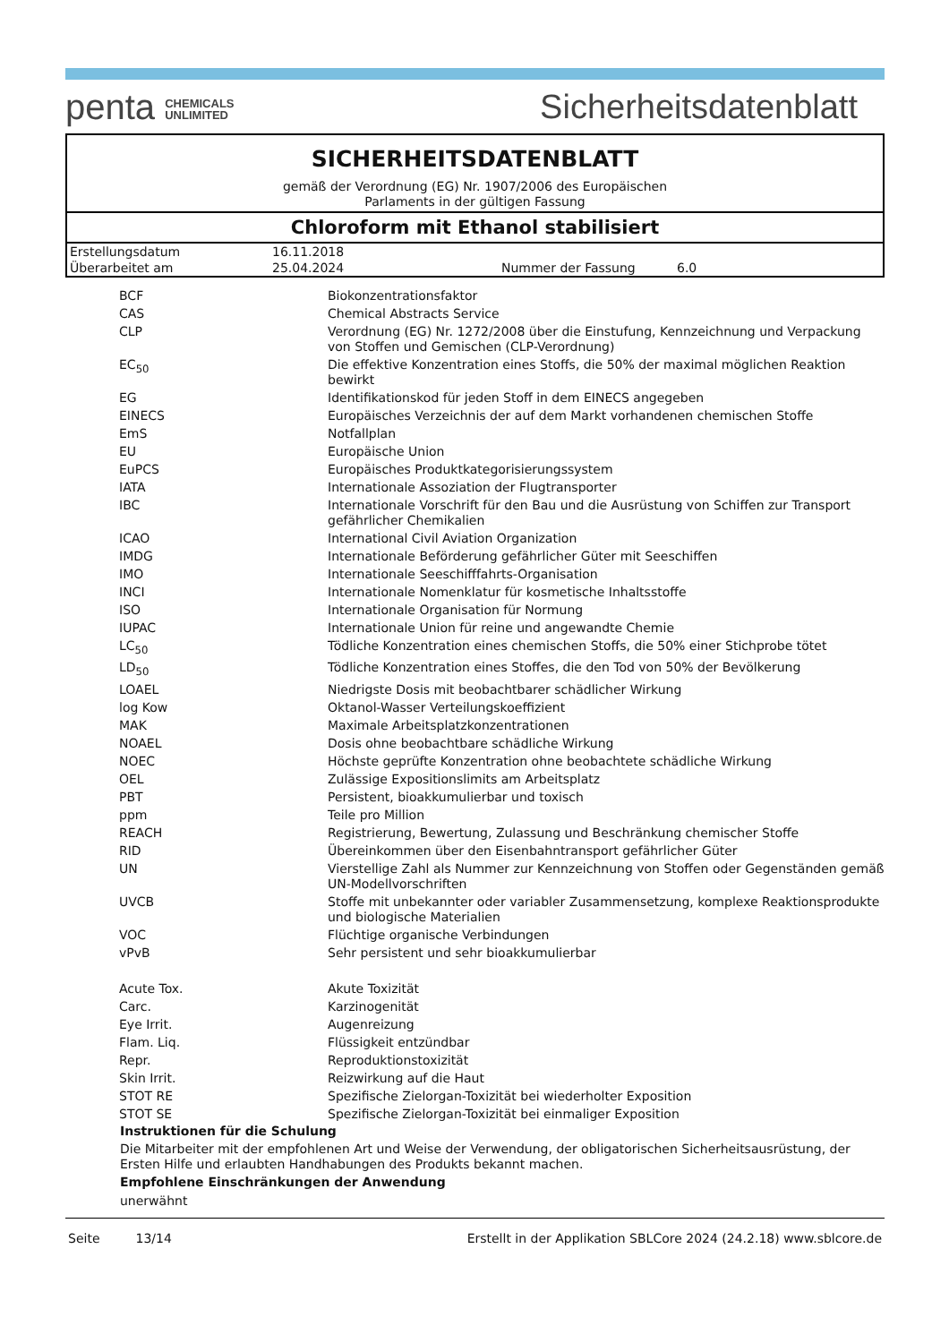penta CHEMICALS
UNLIMITED
Sicherheitsdatenblatt
SICHERHEITSDATENBLATT
gemäß der Verordnung (EG) Nr. 1907/2006 des Europäischen
Parlaments in der gültigen Fassung
Chloroform mit Ethanol stabilisiert
| Erstellungsdatum | 16.11.2018 | | |
| Überarbeitet am | 25.04.2024 | Nummer der Fassung | 6.0 |
| BCF | Biokonzentrationsfaktor |
| CAS | Chemical Abstracts Service |
| CLP | Verordnung (EG) Nr. 1272/2008 über die Einstufung, Kennzeichnung und Verpackung von Stoffen und Gemischen (CLP-Verordnung) |
| EC<sub>50</sub> | Die effektive Konzentration eines Stoffs, die 50% der maximal möglichen Reaktion bewirkt |
| EG | Identifikationskod für jeden Stoff in dem EINECS angegeben |
| EINECS | Europäisches Verzeichnis der auf dem Markt vorhandenen chemischen Stoffe |
| EmS | Notfallplan |
| EU | Europäische Union |
| EuPCS | Europäisches Produktkategorisierungssystem |
| IATA | Internationale Assoziation der Flugtransporter |
| IBC | Internationale Vorschrift für den Bau und die Ausrüstung von Schiffen zur Transport gefährlicher Chemikalien |
| ICAO | International Civil Aviation Organization |
| IMDG | Internationale Beförderung gefährlicher Güter mit Seeschiffen |
| IMO | Internationale Seeschifffahrts-Organisation |
| INCI | Internationale Nomenklatur für kosmetische Inhaltsstoffe |
| ISO | Internationale Organisation für Normung |
| IUPAC | Internationale Union für reine und angewandte Chemie |
| LC<sub>50</sub> | Tödliche Konzentration eines chemischen Stoffs, die 50% einer Stichprobe tötet |
| LD<sub>50</sub> | Tödliche Konzentration eines Stoffes, die den Tod von 50% der Bevölkerung |
| LOAEL | Niedrigste Dosis mit beobachtbarer schädlicher Wirkung |
| log Kow | Oktanol-Wasser Verteilungskoeffizient |
| MAK | Maximale Arbeitsplatzkonzentrationen |
| NOAEL | Dosis ohne beobachtbare schädliche Wirkung |
| NOEC | Höchste geprüfte Konzentration ohne beobachtete schädliche Wirkung |
| OEL | Zulässige Expositionslimits am Arbeitsplatz |
| PBT | Persistent, bioakkumulierbar und toxisch |
| ppm | Teile pro Million |
| REACH | Registrierung, Bewertung, Zulassung und Beschränkung chemischer Stoffe |
| RID | Übereinkommen über den Eisenbahntransport gefährlicher Güter |
| UN | Vierstellige Zahl als Nummer zur Kennzeichnung von Stoffen oder Gegenständen gemäß UN-Modellvorschriften |
| UVCB | Stoffe mit unbekannter oder variabler Zusammensetzung, komplexe Reaktionsprodukte und biologische Materialien |
| VOC | Flüchtige organische Verbindungen |
| vPvB | Sehr persistent und sehr bioakkumulierbar |
| Acute Tox. | Akute Toxizität |
| Carc. | Karzinogenität |
| Eye Irrit. | Augenreizung |
| Flam. Liq. | Flüssigkeit entzündbar |
| Repr. | Reproduktionstoxizität |
| Skin Irrit. | Reizwirkung auf die Haut |
| STOT RE | Spezifische Zielorgan-Toxizität bei wiederholter Exposition |
| STOT SE | Spezifische Zielorgan-Toxizität bei einmaliger Exposition |
Instruktionen für die Schulung
Die Mitarbeiter mit der empfohlenen Art und Weise der Verwendung, der obligatorischen Sicherheitsausrüstung, der Ersten Hilfe und erlaubten Handhabungen des Produkts bekannt machen.
Empfohlene Einschränkungen der Anwendung
unerwähnt
Seite 13/14 Erstellt in der Applikation SBLCore 2024 (24.2.18) www.sblcore.de